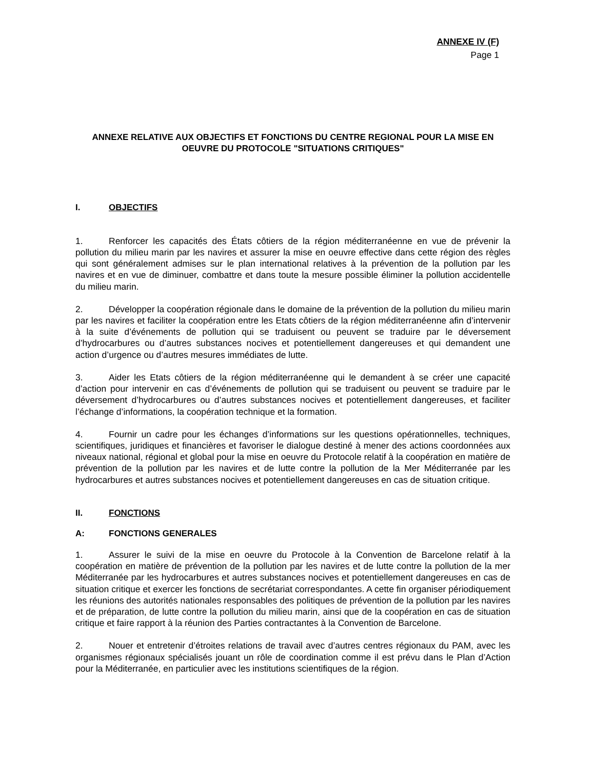ANNEXE IV (F)
Page 1
ANNEXE RELATIVE AUX OBJECTIFS ET FONCTIONS DU CENTRE REGIONAL POUR LA MISE EN OEUVRE DU PROTOCOLE "SITUATIONS CRITIQUES"
I. OBJECTIFS
1. Renforcer les capacités des États côtiers de la région méditerranéenne en vue de prévenir la pollution du milieu marin par les navires et assurer la mise en oeuvre effective dans cette région des règles qui sont généralement admises sur le plan international relatives à la prévention de la pollution par les navires et en vue de diminuer, combattre et dans toute la mesure possible éliminer la pollution accidentelle du milieu marin.
2. Développer la coopération régionale dans le domaine de la prévention de la pollution du milieu marin par les navires et faciliter la coopération entre les Etats côtiers de la région méditerranéenne afin d’intervenir à la suite d’événements de pollution qui se traduisent ou peuvent se traduire par le déversement d’hydrocarbures ou d’autres substances nocives et potentiellement dangereuses et qui demandent une action d’urgence ou d’autres mesures immédiates de lutte.
3. Aider les Etats côtiers de la région méditerranéenne qui le demandent à se créer une capacité d’action pour intervenir en cas d’événements de pollution qui se traduisent ou peuvent se traduire par le déversement d’hydrocarbures ou d’autres substances nocives et potentiellement dangereuses, et faciliter l’échange d’informations, la coopération technique et la formation.
4. Fournir un cadre pour les échanges d’informations sur les questions opérationnelles, techniques, scientifiques, juridiques et financières et favoriser le dialogue destiné à mener des actions coordonnées aux niveaux national, régional et global pour la mise en oeuvre du Protocole relatif à la coopération en matière de prévention de la pollution par les navires et de lutte contre la pollution de la Mer Méditerranée par les hydrocarbures et autres substances nocives et potentiellement dangereuses en cas de situation critique.
II. FONCTIONS
A: FONCTIONS GENERALES
1. Assurer le suivi de la mise en oeuvre du Protocole à la Convention de Barcelone relatif à la coopération en matière de prévention de la pollution par les navires et de lutte contre la pollution de la mer Méditerranée par les hydrocarbures et autres substances nocives et potentiellement dangereuses en cas de situation critique et exercer les fonctions de secrétariat correspondantes. A cette fin organiser périodiquement les réunions des autorités nationales responsables des politiques de prévention de la pollution par les navires et de préparation, de lutte contre la pollution du milieu marin, ainsi que de la coopération en cas de situation critique et faire rapport à la réunion des Parties contractantes à la Convention de Barcelone.
2. Nouer et entretenir d’étroites relations de travail avec d’autres centres régionaux du PAM, avec les organismes régionaux spécialisés jouant un rôle de coordination comme il est prévu dans le Plan d’Action pour la Méditerranée, en particulier avec les institutions scientifiques de la région.